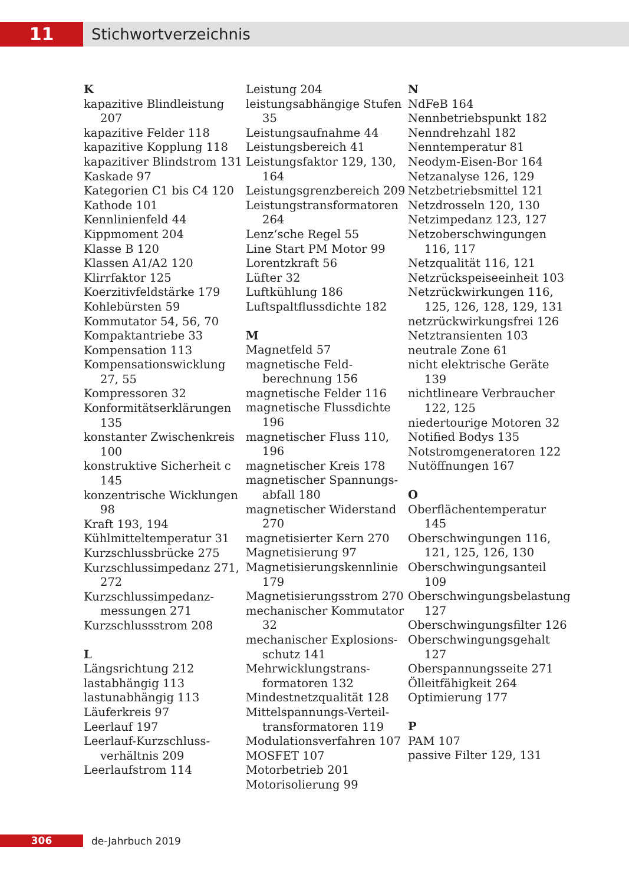11
Stichwortverzeichnis
K
kapazitive Blindleistung 207
kapazitive Felder 118
kapazitive Kopplung 118
kapazitiver Blindstrom 131
Kaskade 97
Kategorien C1 bis C4 120
Kathode 101
Kennlinienfeld 44
Kippmoment 204
Klasse B 120
Klassen A1/A2 120
Klirrfaktor 125
Koerzitivfeldstärke 179
Kohlebürsten 59
Kommutator 54, 56, 70
Kompaktantriebe 33
Kompensation 113
Kompensationswicklung 27, 55
Kompressoren 32
Konformitätserklärungen 135
konstanter Zwischen­kreis 100
konstruktive Sicherheit c 145
konzentrische Wicklungen 98
Kraft 193, 194
Kühlmitteltemperatur 31
Kurzschlussbrücke 275
Kurzschlussimpedanz 271, 272
Kurzschlussimpedanz­messungen 271
Kurzschlussstrom 208
L
Längsrichtung 212
lastabhängig 113
lastunabhängig 113
Läuferkreis 97
Leerlauf 197
Leerlauf-Kurzschluss­verhältnis 209
Leerlaufstrom 114
Leistung 204
leistungsabhängige Stufen 35
Leistungsaufnahme 44
Leistungsbereich 41
Leistungsfaktor 129, 130, 164
Leistungsgrenzbereich 209
Leistungstransformatoren 264
Lenz‘sche Regel 55
Line Start PM Motor 99
Lorentzkraft 56
Lüfter 32
Luftkühlung 186
Luftspaltflussdichte 182
M
Magnetfeld 57
magnetische Feld­berechnung 156
magnetische Felder 116
magnetische Flussdichte 196
magnetischer Fluss 110, 196
magnetischer Kreis 178
magnetischer Spannungs­abfall 180
magnetischer Widerstand 270
magnetisierter Kern 270
Magnetisierung 97
Magnetisierungskennlinie 179
Magnetisierungsstrom 270
mechanischer Kommutator 32
mechanischer Explosions­schutz 141
Mehrwicklungstrans­formatoren 132
Mindestnetzqualität 128
Mittelspannungs-Verteil­transformatoren 119
Modulationsverfahren 107
MOSFET 107
Motorbetrieb 201
Motorisolierung 99
N
NdFeB 164
Nennbetriebspunkt 182
Nenndrehzahl 182
Nenntemperatur 81
Neodym-Eisen-Bor 164
Netzanalyse 126, 129
Netzbetriebsmittel 121
Netzdrosseln 120, 130
Netzimpedanz 123, 127
Netzoberschwingungen 116, 117
Netzqualität 116, 121
Netzrückspeiseeinheit 103
Netzrückwirkungen 116, 125, 126, 128, 129, 131
netzrückwirkungsfrei 126
Netztransienten 103
neutrale Zone 61
nicht elektrische Geräte 139
nichtlineare Verbraucher 122, 125
niedertourige Motoren 32
Notified Bodys 135
Notstromgeneratoren 122
Nutöffnungen 167
O
Oberflächentemperatur 145
Oberschwingungen 116, 121, 125, 126, 130
Oberschwingungsanteil 109
Oberschwingungsbelastung 127
Oberschwingungsfilter 126
Oberschwingungsgehalt 127
Oberspannungsseite 271
Ölleitfähigkeit 264
Optimierung 177
P
PAM 107
passive Filter 129, 131
306
de-Jahrbuch 2019